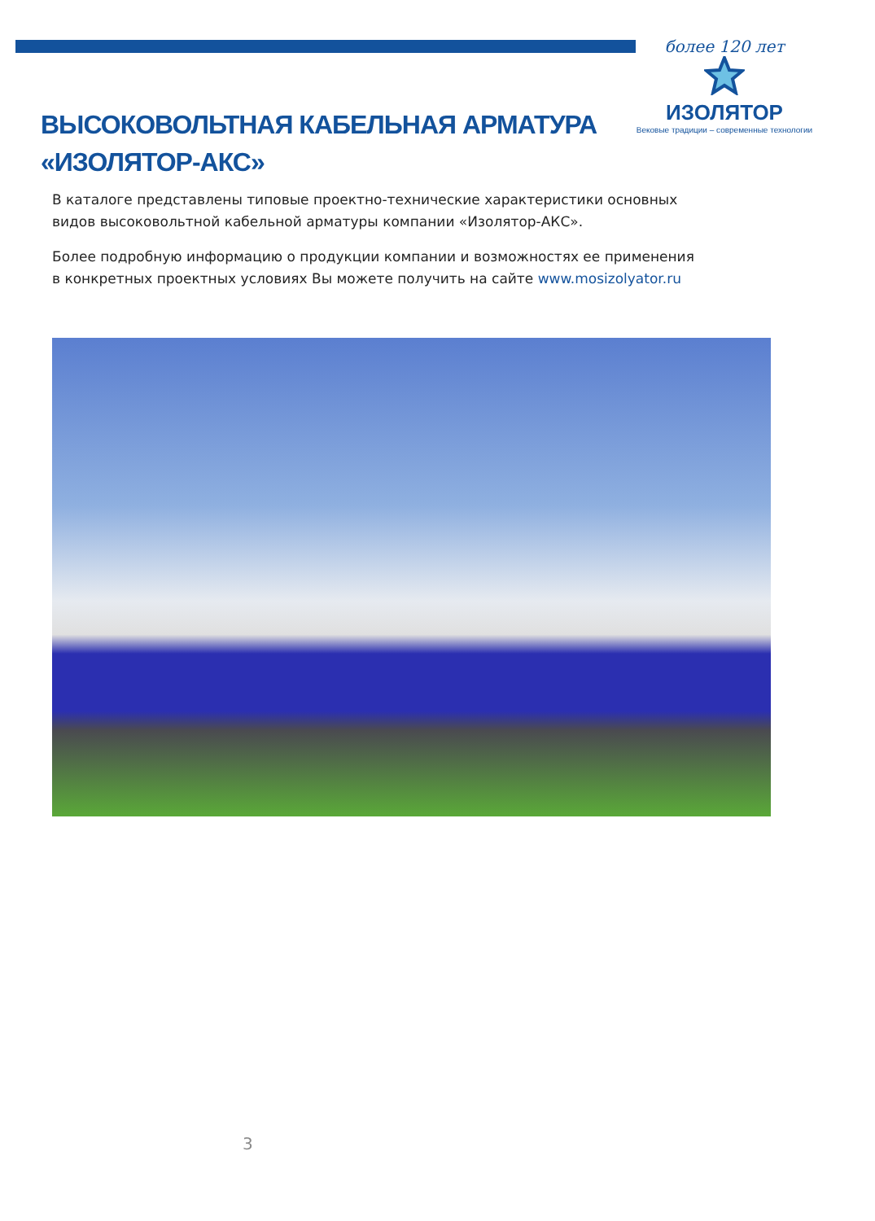более 120 лет
ИЗОЛЯТОР
Вековые традиции – современные технологии
ВЫСОКОВОЛЬТНАЯ КАБЕЛЬНАЯ АРМАТУРА
«ИЗОЛЯТОР-АКС»
В каталоге представлены типовые проектно-технические характеристики основных видов высоковольтной кабельной арматуры компании «Изолятор-АКС».
Более подробную информацию о продукции компании и возможностях ее применения в конкретных проектных условиях Вы можете получить на сайте www.mosizolyator.ru
3